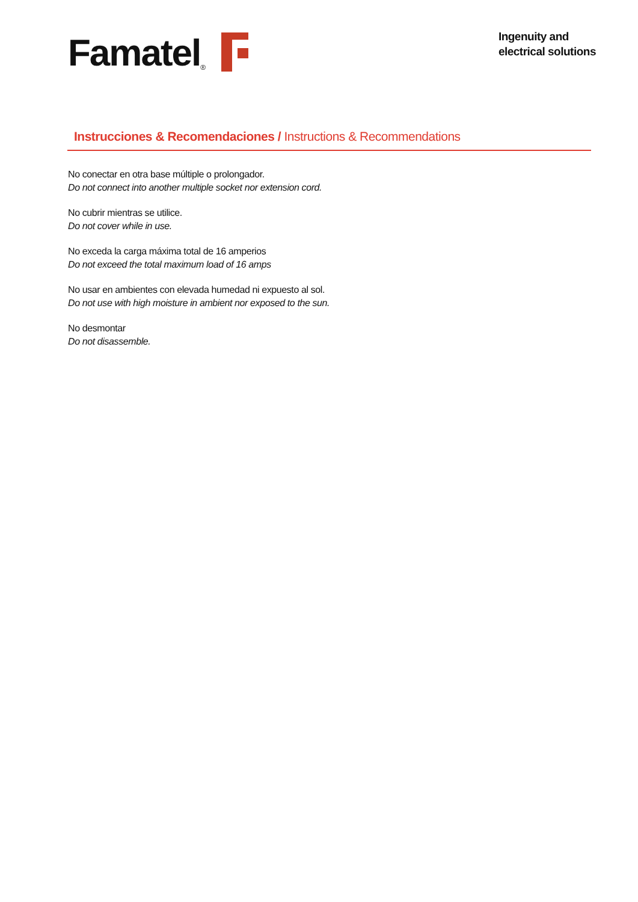Famatel ®
Ingenuity and
electrical solutions
Instrucciones & Recomendaciones / Instructions & Recommendations
No conectar en otra base múltiple o prolongador.
Do not connect into another multiple socket nor extension cord.
No cubrir mientras se utilice.
Do not cover while in use.
No exceda la carga máxima total de 16 amperios
Do not exceed the total maximum load of 16 amps
No usar en ambientes con elevada humedad ni expuesto al sol.
Do not use with high moisture in ambient nor exposed to the sun.
No desmontar
Do not disassemble.